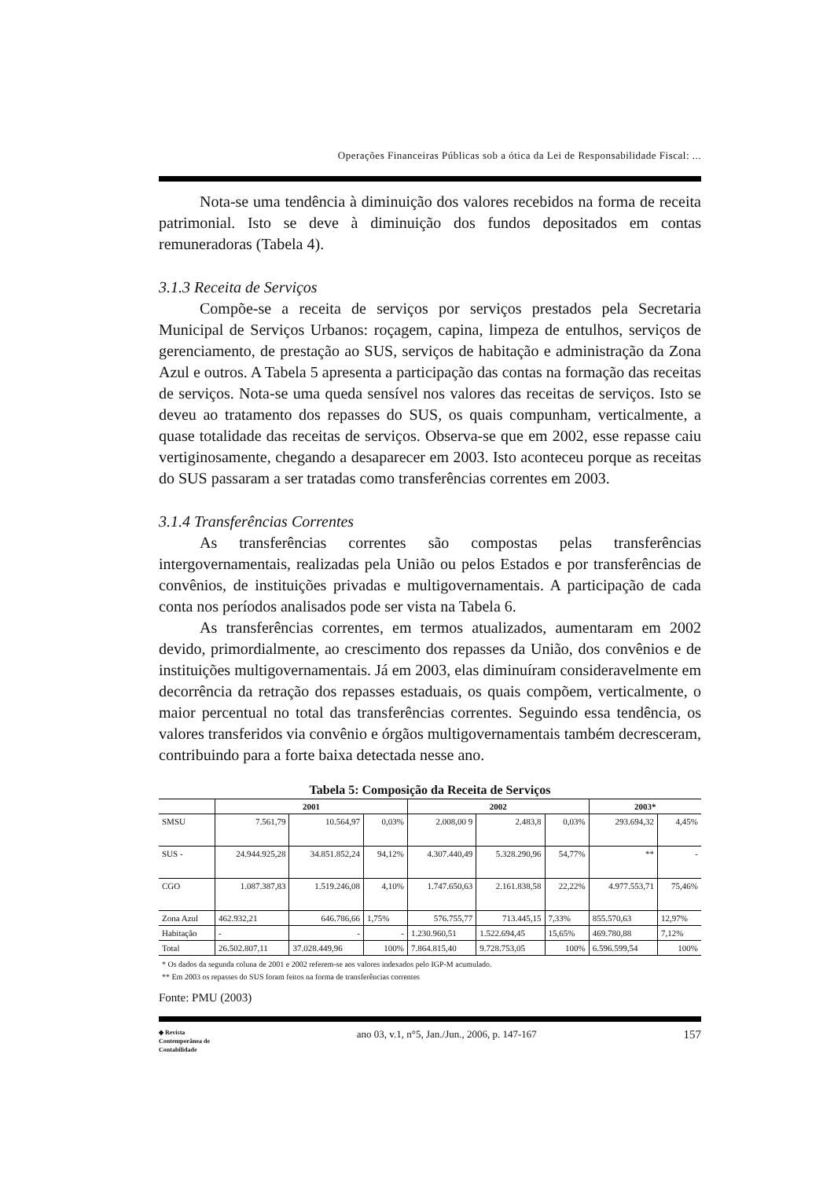Operações Financeiras Públicas sob a ótica da Lei de Responsabilidade Fiscal: ...
Nota-se uma tendência à diminuição dos valores recebidos na forma de receita patrimonial. Isto se deve à diminuição dos fundos depositados em contas remuneradoras (Tabela 4).
3.1.3 Receita de Serviços
Compõe-se a receita de serviços por serviços prestados pela Secretaria Municipal de Serviços Urbanos: roçagem, capina, limpeza de entulhos, serviços de gerenciamento, de prestação ao SUS, serviços de habitação e administração da Zona Azul e outros. A Tabela 5 apresenta a participação das contas na formação das receitas de serviços. Nota-se uma queda sensível nos valores das receitas de serviços. Isto se deveu ao tratamento dos repasses do SUS, os quais compunham, verticalmente, a quase totalidade das receitas de serviços. Observa-se que em 2002, esse repasse caiu vertiginosamente, chegando a desaparecer em 2003. Isto aconteceu porque as receitas do SUS passaram a ser tratadas como transferências correntes em 2003.
3.1.4 Transferências Correntes
As transferências correntes são compostas pelas transferências intergovernamentais, realizadas pela União ou pelos Estados e por transferências de convênios, de instituições privadas e multigovernamentais. A participação de cada conta nos períodos analisados pode ser vista na Tabela 6.
As transferências correntes, em termos atualizados, aumentaram em 2002 devido, primordialmente, ao crescimento dos repasses da União, dos convênios e de instituições multigovernamentais. Já em 2003, elas diminuíram consideravelmente em decorrência da retração dos repasses estaduais, os quais compõem, verticalmente, o maior percentual no total das transferências correntes. Seguindo essa tendência, os valores transferidos via convênio e órgãos multigovernamentais também decresceram, contribuindo para a forte baixa detectada nesse ano.
Tabela 5: Composição da Receita de Serviços
| | 2001 | | | 2002 | | | 2003* | |
| --- | --- | --- | --- | --- | --- | --- | --- | --- |
| SMSU | 7.561,79 | 10.564,97 | 0,03% | 2.008,00 9 | 2.483,8 | 0,03% | 293.694,32 | 4,45% |
| SUS - | 24.944.925,28 | 34.851.852,24 | 94,12% | 4.307.440,49 | 5.328.290,96 | 54,77% | ** | - |
| CGO | 1.087.387,83 | 1.519.246,08 | 4,10% | 1.747.650,63 | 2.161.838,58 | 22,22% | 4.977.553,71 | 75,46% |
| Zona Azul | 462.932,21 | 646.786,66 | 1,75% | 576.755,77 | 713.445,15 | 7,33% | 855.570,63 | 12,97% |
| Habitação | - | - | - | 1.230.960,51 | 1.522.694,45 | 15,65% | 469.780,88 | 7,12% |
| Total | 26.502.807,11 | 37.028.449,96 | 100% | 7.864.815,40 | 9.728.753,05 | 100% | 6.596.599,54 | 100% |
* Os dados da segunda coluna de 2001 e 2002 referem-se aos valores indexados pelo IGP-M acumulado.
** Em 2003 os repasses do SUS foram feitos na forma de transferências correntes
Fonte: PMU (2003)
◆ Revista
Contemporânea de
Contabilidade
ano 03, v.1, n°5, Jan./Jun., 2006, p. 147-167
157